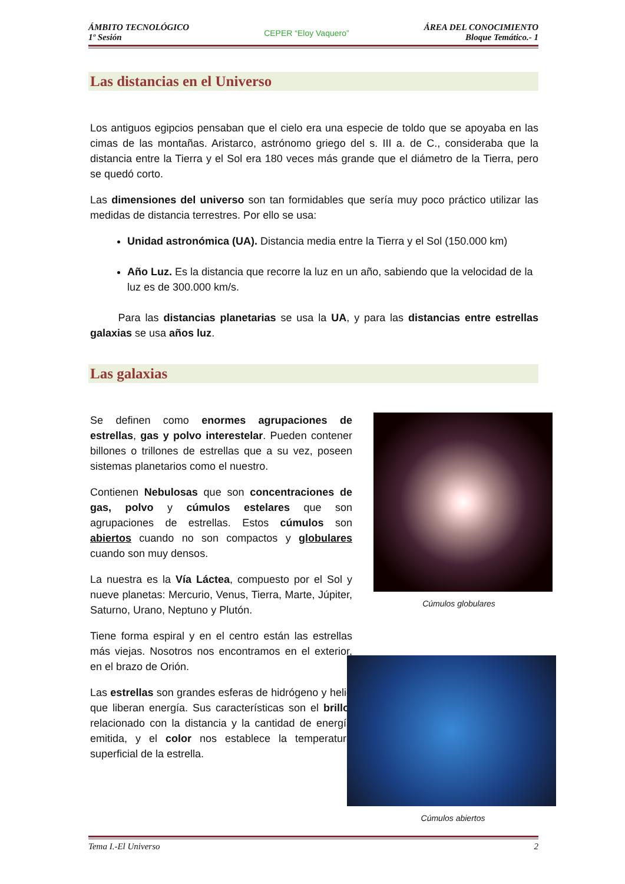ÁMBITO TECNOLÓGICO
1º Sesión
CEPER “Eloy Vaquero”
ÁREA DEL CONOCIMIENTO
Bloque Temático.- 1
Las distancias en el Universo
Los antiguos egipcios pensaban que el cielo era una especie de toldo que se apoyaba en las cimas de las montañas. Aristarco, astrónomo griego del s. III a. de C., consideraba que la distancia entre la Tierra y el Sol era 180 veces más grande que el diámetro de la Tierra, pero se quedó corto.
Las dimensiones del universo son tan formidables que sería muy poco práctico utilizar las medidas de distancia terrestres. Por ello se usa:
Unidad astronómica (UA). Distancia media entre la Tierra y el Sol (150.000 km)
Año Luz. Es la distancia que recorre la luz en un año, sabiendo que la velocidad de la luz es de 300.000 km/s.
Para las distancias planetarias se usa la UA, y para las distancias entre estrellas galaxias se usa años luz.
Las galaxias
Se definen como enormes agrupaciones de estrellas, gas y polvo interestelar. Pueden contener billones o trillones de estrellas que a su vez, poseen sistemas planetarios como el nuestro.
Contienen Nebulosas que son concentraciones de gas, polvo y cúmulos estelares que son agrupaciones de estrellas. Estos cúmulos son abiertos cuando no son compactos y globulares cuando son muy densos.
La nuestra es la Vía Láctea, compuesto por el Sol y nueve planetas: Mercurio, Venus, Tierra, Marte, Júpiter, Saturno, Urano, Neptuno y Plutón.
Tiene forma espiral y en el centro están las estrellas más viejas. Nosotros nos encontramos en el exterior, en el brazo de Orión.
Las estrellas son grandes esferas de hidrógeno y helio que liberan energía. Sus características son el brillo, relacionado con la distancia y la cantidad de energía emitida, y el color nos establece la temperatura superficial de la estrella.
Cúmulos globulares
Cúmulos abiertos
Tema I.-El Universo 2